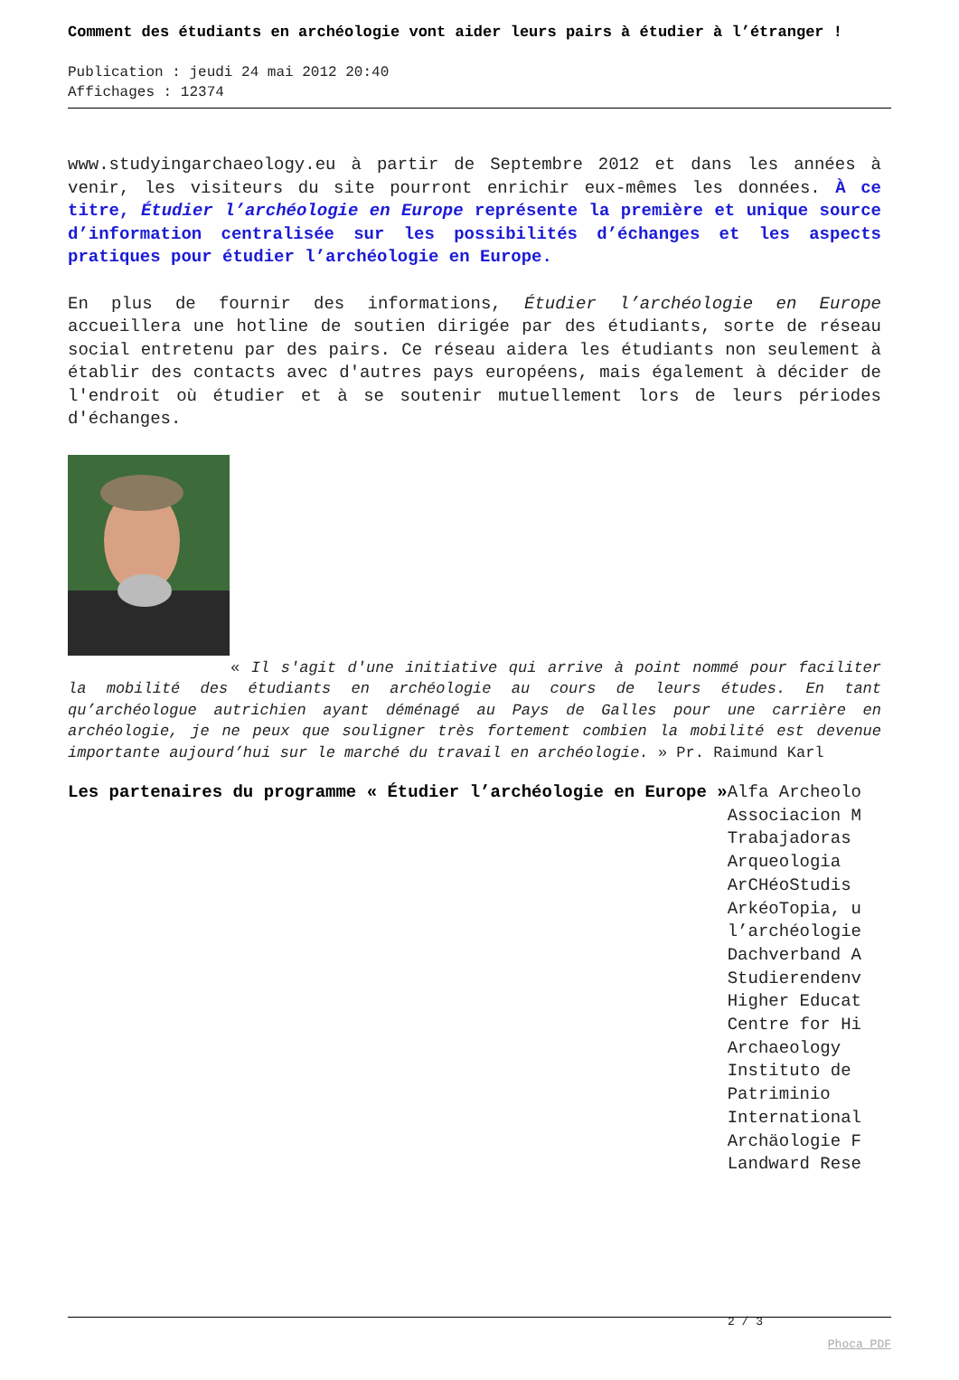Comment des étudiants en archéologie vont aider leurs pairs à étudier à l’étranger !
Publication : jeudi 24 mai 2012 20:40
Affichages : 12374
www.studyingarchaeology.eu à partir de Septembre 2012 et dans les années à venir, les visiteurs du site pourront enrichir eux-mêmes les données. À ce titre, Étudier l’archéologie en Europe représente la première et unique source d’information centralisée sur les possibilités d’échanges et les aspects pratiques pour étudier l’archéologie en Europe.
En plus de fournir des informations, Étudier l’archéologie en Europe accueillera une hotline de soutien dirigée par des étudiants, sorte de réseau social entretenu par des pairs. Ce réseau aidera les étudiants non seulement à établir des contacts avec d'autres pays européens, mais également à décider de l'endroit où étudier et à se soutenir mutuellement lors de leurs périodes d'échanges.
« Il s'agit d'une initiative qui arrive à point nommé pour faciliter la mobilité des étudiants en archéologie au cours de leurs études. En tant qu’archéologue autrichien ayant déménagé au Pays de Galles pour une carrière en archéologie, je ne peux que souligner très fortement combien la mobilité est devenue importante aujourd’hui sur le marché du travail en archéologie. » Pr. Raimund Karl
Les partenaires du programme « Étudier l’archéologie en Europe »
Alfa Archeolo
Associacion M
Trabajadoras
Arqueologia
ArCHéoStudis
ArkéoTopia, u
l’archéologie
Dachverband A
Studierendenv
Higher Educat
Centre for Hi
Archaeology
Instituto de
Patriminio
International
Archäologie F
Landward Rese
2 / 3
Phoca PDF